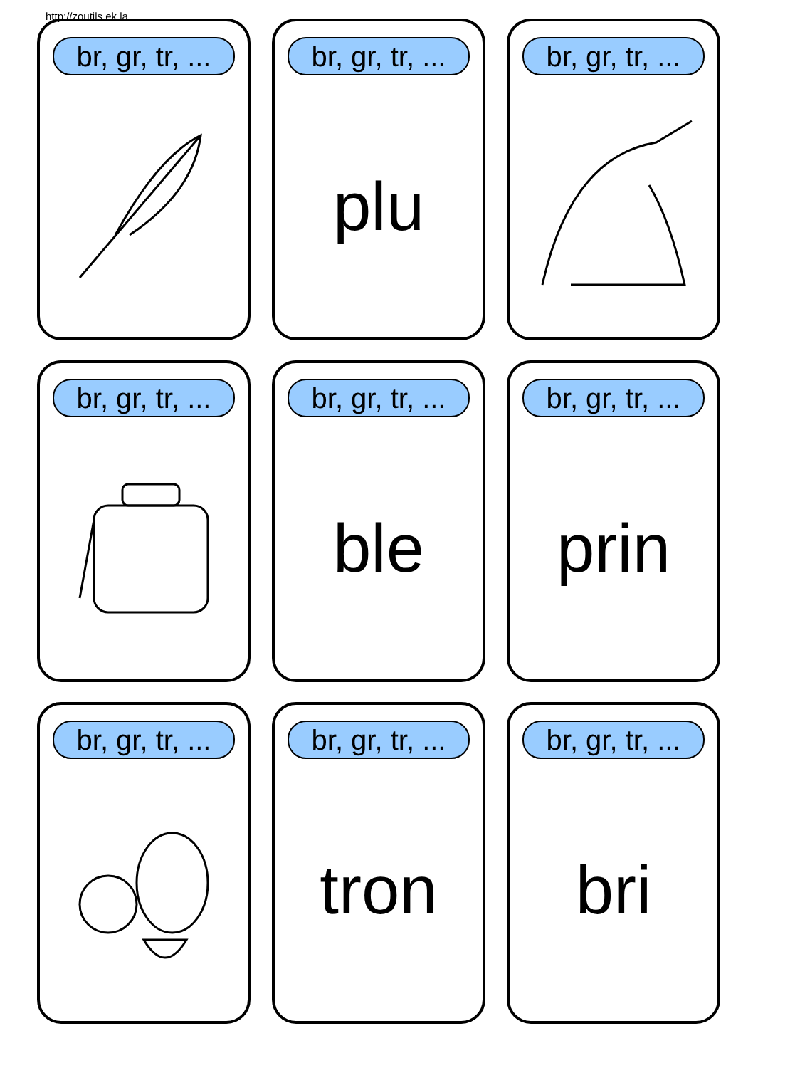http://zoutils.ek.la
br, gr, tr, ...
br, gr, tr, ...
plu
br, gr, tr, ...
br, gr, tr, ...
br, gr, tr, ...
ble
br, gr, tr, ...
prin
br, gr, tr, ...
br, gr, tr, ...
tron
br, gr, tr, ...
bri